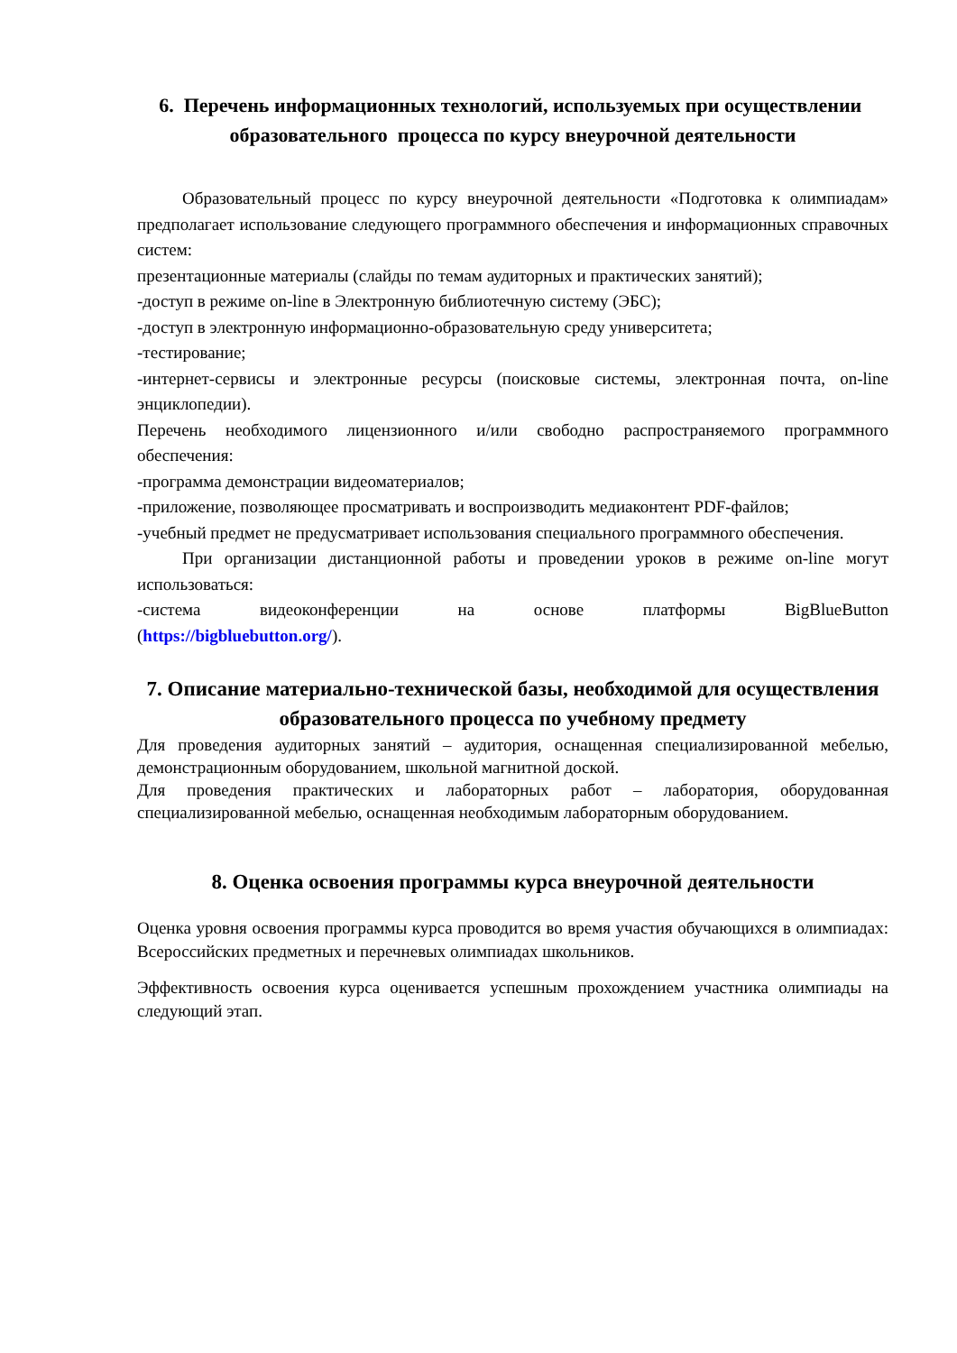6. Перечень информационных технологий, используемых при осуществлении образовательного процесса по курсу внеурочной деятельности
Образовательный процесс по курсу внеурочной деятельности «Подготовка к олимпиадам» предполагает использование следующего программного обеспечения и информационных справочных систем:
презентационные материалы (слайды по темам аудиторных и практических занятий);
-доступ в режиме on-line в Электронную библиотечную систему (ЭБС);
-доступ в электронную информационно-образовательную среду университета;
-тестирование;
-интернет-сервисы и электронные ресурсы (поисковые системы, электронная почта, on-line энциклопедии).
Перечень необходимого лицензионного и/или свободно распространяемого программного обеспечения:
-программа демонстрации видеоматериалов;
-приложение, позволяющее просматривать и воспроизводить медиаконтент PDF-файлов;
-учебный предмет не предусматривает использования специального программного обеспечения.
При организации дистанционной работы и проведении уроков в режиме on-line могут использоваться:
-система видеоконференции на основе платформы BigBlueButton
(https://bigbluebutton.org/).
7. Описание материально-технической базы, необходимой для осуществления образовательного процесса по учебному предмету
Для проведения аудиторных занятий – аудитория, оснащенная специализированной мебелью, демонстрационным оборудованием, школьной магнитной доской.
Для проведения практических и лабораторных работ – лаборатория, оборудованная специализированной мебелью, оснащенная необходимым лабораторным оборудованием.
8. Оценка освоения программы курса внеурочной деятельности
Оценка уровня освоения программы курса проводится во время участия обучающихся в олимпиадах: Всероссийских предметных и перечневых олимпиадах школьников.
Эффективность освоения курса оценивается успешным прохождением участника олимпиады на следующий этап.